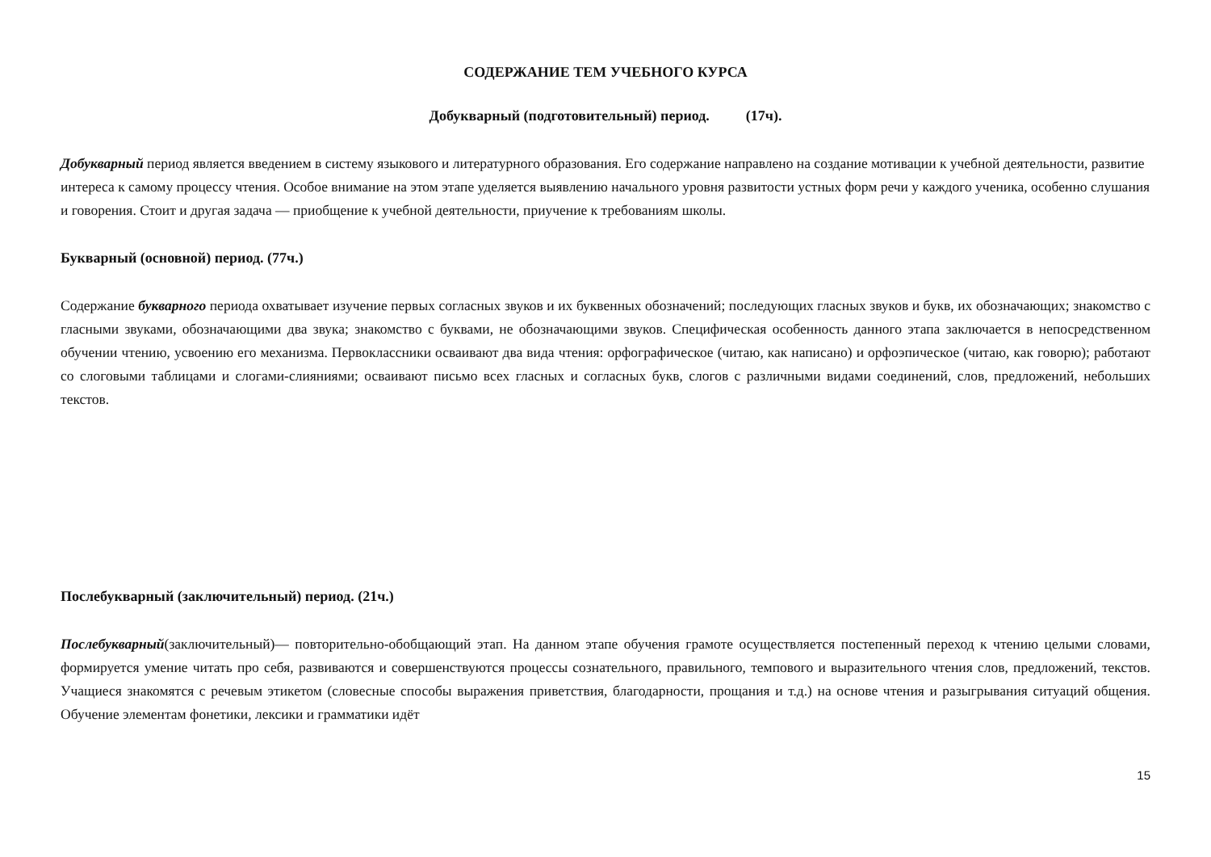СОДЕРЖАНИЕ ТЕМ УЧЕБНОГО КУРСА
Добукварный (подготовительный) период. (17ч).
Добукварный период является введением в систему языкового и литературного образования. Его содержание направлено на создание мотивации к учебной деятельности, развитие интереса к самому процессу чтения. Особое внимание на этом этапе уделяется выявлению начального уровня развитости устных форм речи у каждого ученика, особенно слушания и говорения. Стоит и другая задача — приобщение к учебной деятельности, приучение к требованиям школы.
Букварный (основной) период. (77ч.)
Содержание букварного периода охватывает изучение первых согласных звуков и их буквенных обозначений; последующих гласных звуков и букв, их обозначающих; знакомство с гласными звуками, обозначающими два звука; знакомство с буквами, не обозначающими звуков. Специфическая особенность данного этапа заключается в непосредственном обучении чтению, усвоению его механизма. Первоклассники осваивают два вида чтения: орфографическое (читаю, как написано) и орфоэпическое (читаю, как говорю); работают со слоговыми таблицами и слогами-слияниями; осваивают письмо всех гласных и согласных букв, слогов с различными видами соединений, слов, предложений, небольших текстов.
Послебукварный (заключительный) период. (21ч.)
Послебукварный(заключительный)— повторительно-обобщающий этап. На данном этапе обучения грамоте осуществляется постепенный переход к чтению целыми словами, формируется умение читать про себя, развиваются и совершенствуются процессы сознательного, правильного, темпового и выразительного чтения слов, предложений, текстов. Учащиеся знакомятся с речевым этикетом (словесные способы выражения приветствия, благодарности, прощания и т.д.) на основе чтения и разыгрывания ситуаций общения. Обучение элементам фонетики, лексики и грамматики идёт
15